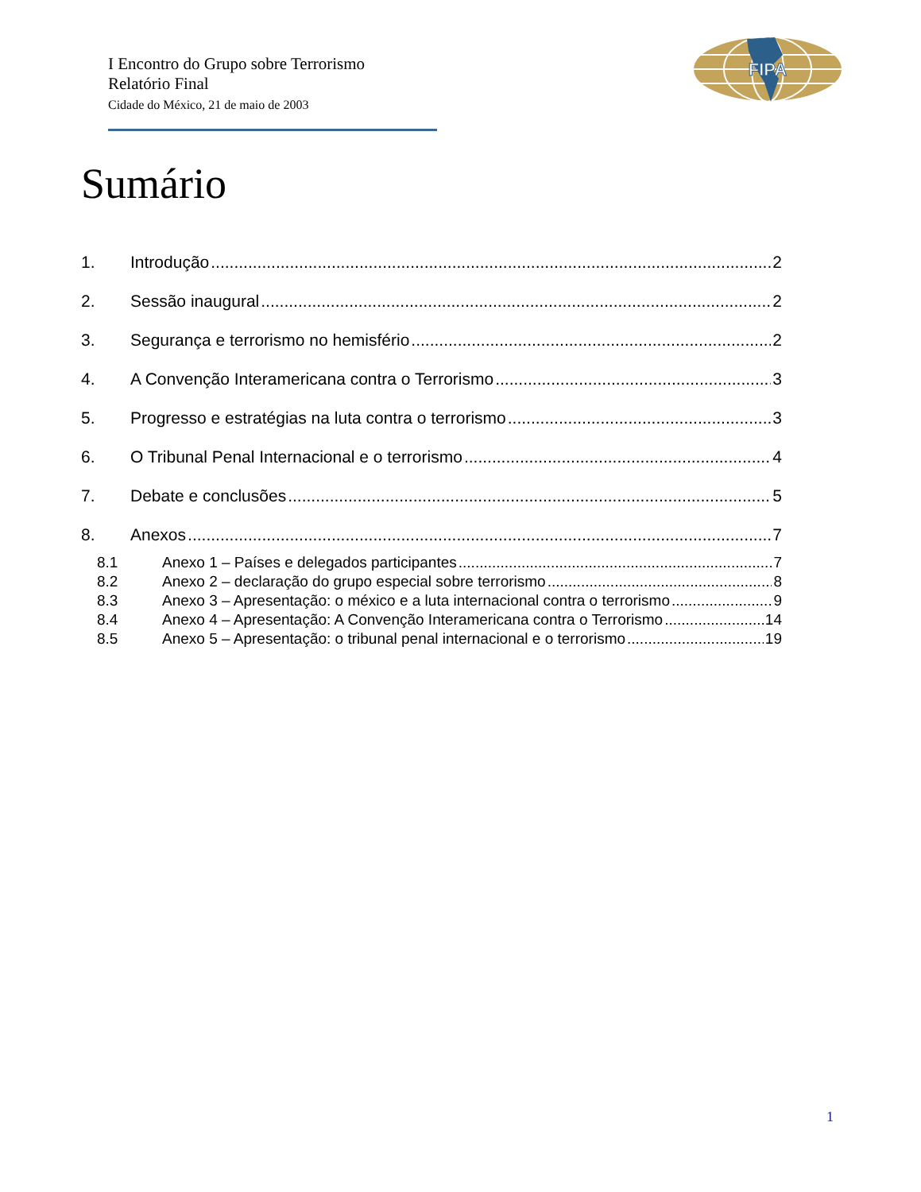I Encontro do Grupo sobre Terrorismo
Relatório Final
Cidade do México, 21 de maio de 2003
FIPA
Sumário
1. Introdução 2
2. Sessão inaugural 2
3. Segurança e terrorismo no hemisfério 2
4. A Convenção Interamericana contra o Terrorismo 3
5. Progresso e estratégias na luta contra o terrorismo 3
6. O Tribunal Penal Internacional e o terrorismo 4
7. Debate e conclusões 5
8. Anexos 7
8.1 Anexo 1 – Países e delegados participantes 7
8.2 Anexo 2 – declaração do grupo especial sobre terrorismo 8
8.3 Anexo 3 – Apresentação: o méxico e a luta internacional contra o terrorismo 9
8.4 Anexo 4 – Apresentação: A Convenção Interamericana contra o Terrorismo 14
8.5 Anexo 5 – Apresentação: o tribunal penal internacional e o terrorismo 19
1